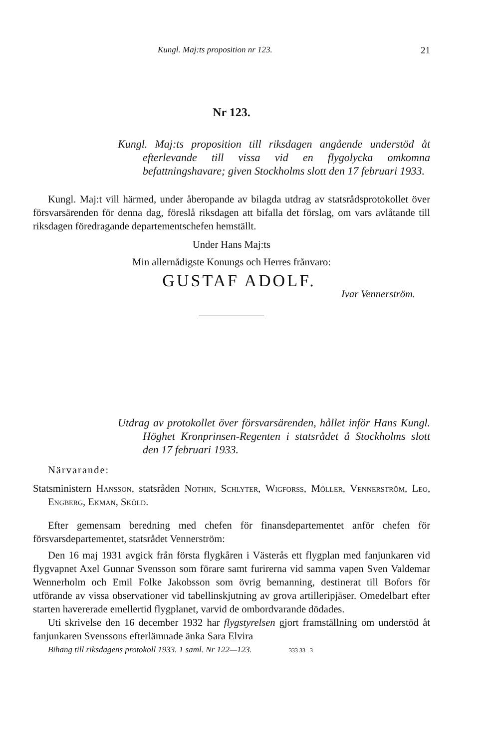Kungl. Maj:ts proposition nr 123. 21
Nr 123.
Kungl. Maj:ts proposition till riksdagen angående understöd åt efterlevande till vissa vid en flygolycka omkomna befattningshavare; given Stockholms slott den 17 februari 1933.
Kungl. Maj:t vill härmed, under åberopande av bilagda utdrag av statsrådsprotokollet över försvarsärenden för denna dag, föreslå riksdagen att bifalla det förslag, om vars avlåtande till riksdagen föredragande departementschefen hemställt.
Under Hans Maj:ts
Min allernådigste Konungs och Herres frånvaro:
GUSTAF ADOLF.
Ivar Vennerström.
Utdrag av protokollet över försvarsärenden, hållet inför Hans Kungl. Höghet Kronprinsen-Regenten i statsrådet å Stockholms slott den 17 februari 1933.
Närvarande:
Statsministern Hansson, statsråden Nothin, Schlyter, Wigforss, Möller, Vennerström, Leo, Engberg, Ekman, Sköld.
Efter gemensam beredning med chefen för finansdepartementet anför chefen för försvarsdepartementet, statsrådet Vennerström:
Den 16 maj 1931 avgick från första flygkåren i Västerås ett flygplan med fanjunkaren vid flygvapnet Axel Gunnar Svensson som förare samt furirerna vid samma vapen Sven Valdemar Wennerholm och Emil Folke Jakobsson som övrig bemanning, destinerat till Bofors för utförande av vissa observationer vid tabellinskjutning av grova artilleripjäser. Omedelbart efter starten havererade emellertid flygplanet, varvid de ombordvarande dödades.
Uti skrivelse den 16 december 1932 har flygstyrelsen gjort framställning om understöd åt fanjunkaren Svenssons efterlämnade änka Sara Elvira
Bihang till riksdagens protokoll 1933. 1 saml. Nr 122—123. 333 33 3